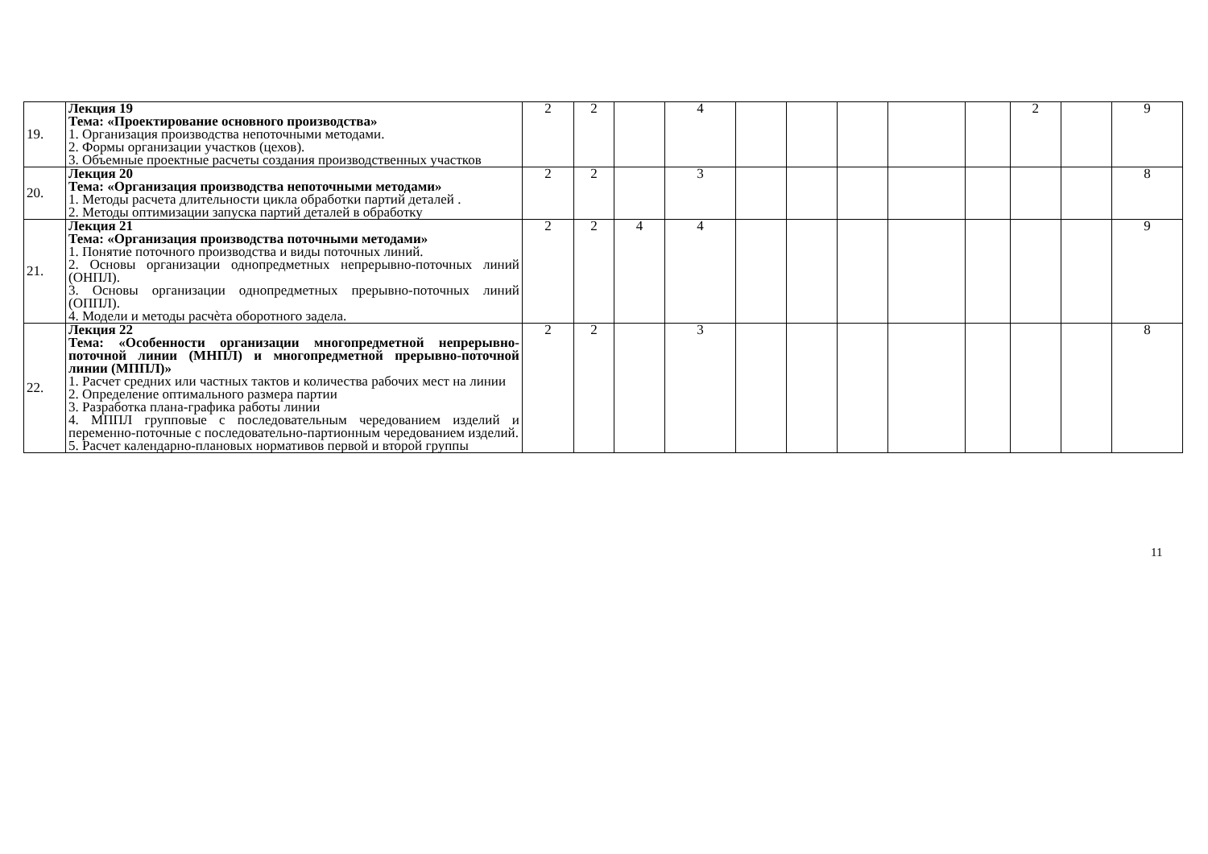| 19. | Лекция 19 Тема: «Проектирование основного производства» 1. Организация производства непоточными методами. 2. Формы организации участков (цехов). 3. Объемные проектные расчеты создания производственных участков | 2 | 2 | | 4 | | | | | | 2 | | 9 |
| 20. | Лекция 20 Тема: «Организация производства непоточными методами» 1. Методы расчета длительности цикла обработки партий деталей . 2. Методы оптимизации запуска партий деталей в обработку | 2 | 2 | | 3 | | | | | | | | 8 |
| 21. | Лекция 21 Тема: «Организация производства поточными методами» 1. Понятие поточного производства и виды поточных линий. 2. Основы организации однопредметных непрерывно-поточных линий (ОНПЛ). 3. Основы организации однопредметных прерывно-поточных линий (ОППЛ). 4. Модели и методы расчѐта оборотного задела. | 2 | 2 | 4 | 4 | | | | | | | | 9 |
| 22. | Лекция 22 Тема: «Особенности организации многопредметной непрерывно-поточной линии (МНПЛ) и многопредметной прерывно-поточной линии (МППЛ)» 1. Расчет средних или частных тактов и количества рабочих мест на линии 2. Определение оптимального размера партии 3. Разработка плана-графика работы линии 4. МППЛ групповые с последовательным чередованием изделий и переменно-поточные с последовательно-партионным чередованием изделий. 5. Расчет календарно-плановых нормативов первой и второй группы | 2 | 2 | | 3 | | | | | | | | 8 |
11